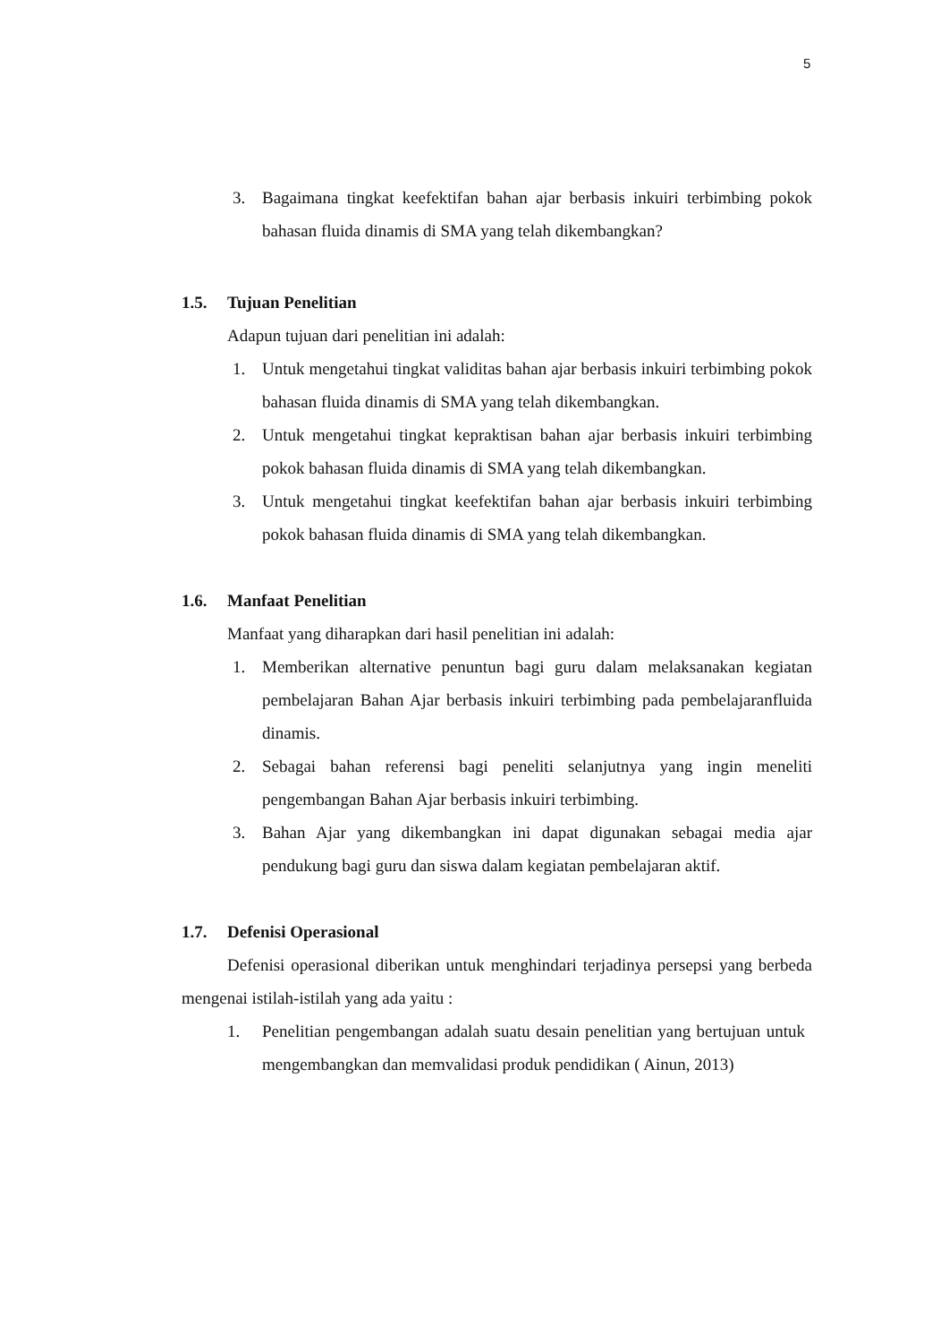5
3. Bagaimana tingkat keefektifan bahan ajar berbasis inkuiri terbimbing pokok bahasan fluida dinamis di SMA yang telah dikembangkan?
1.5. Tujuan Penelitian
Adapun tujuan dari penelitian ini adalah:
1. Untuk mengetahui tingkat validitas bahan ajar berbasis inkuiri terbimbing pokok bahasan fluida dinamis di SMA yang telah dikembangkan.
2. Untuk mengetahui tingkat kepraktisan bahan ajar berbasis inkuiri terbimbing pokok bahasan fluida dinamis di SMA yang telah dikembangkan.
3. Untuk mengetahui tingkat keefektifan bahan ajar berbasis inkuiri terbimbing pokok bahasan fluida dinamis di SMA yang telah dikembangkan.
1.6. Manfaat Penelitian
Manfaat yang diharapkan dari hasil penelitian ini adalah:
1. Memberikan alternative penuntun bagi guru dalam melaksanakan kegiatan pembelajaran Bahan Ajar berbasis inkuiri terbimbing pada pembelajaranfluida dinamis.
2. Sebagai bahan referensi bagi peneliti selanjutnya yang ingin meneliti pengembangan Bahan Ajar berbasis inkuiri terbimbing.
3. Bahan Ajar yang dikembangkan ini dapat digunakan sebagai media ajar pendukung bagi guru dan siswa dalam kegiatan pembelajaran aktif.
1.7. Defenisi Operasional
Defenisi operasional diberikan untuk menghindari terjadinya persepsi yang berbeda mengenai istilah-istilah yang ada yaitu :
1. Penelitian pengembangan adalah suatu desain penelitian yang bertujuan untuk mengembangkan dan memvalidasi produk pendidikan ( Ainun, 2013)